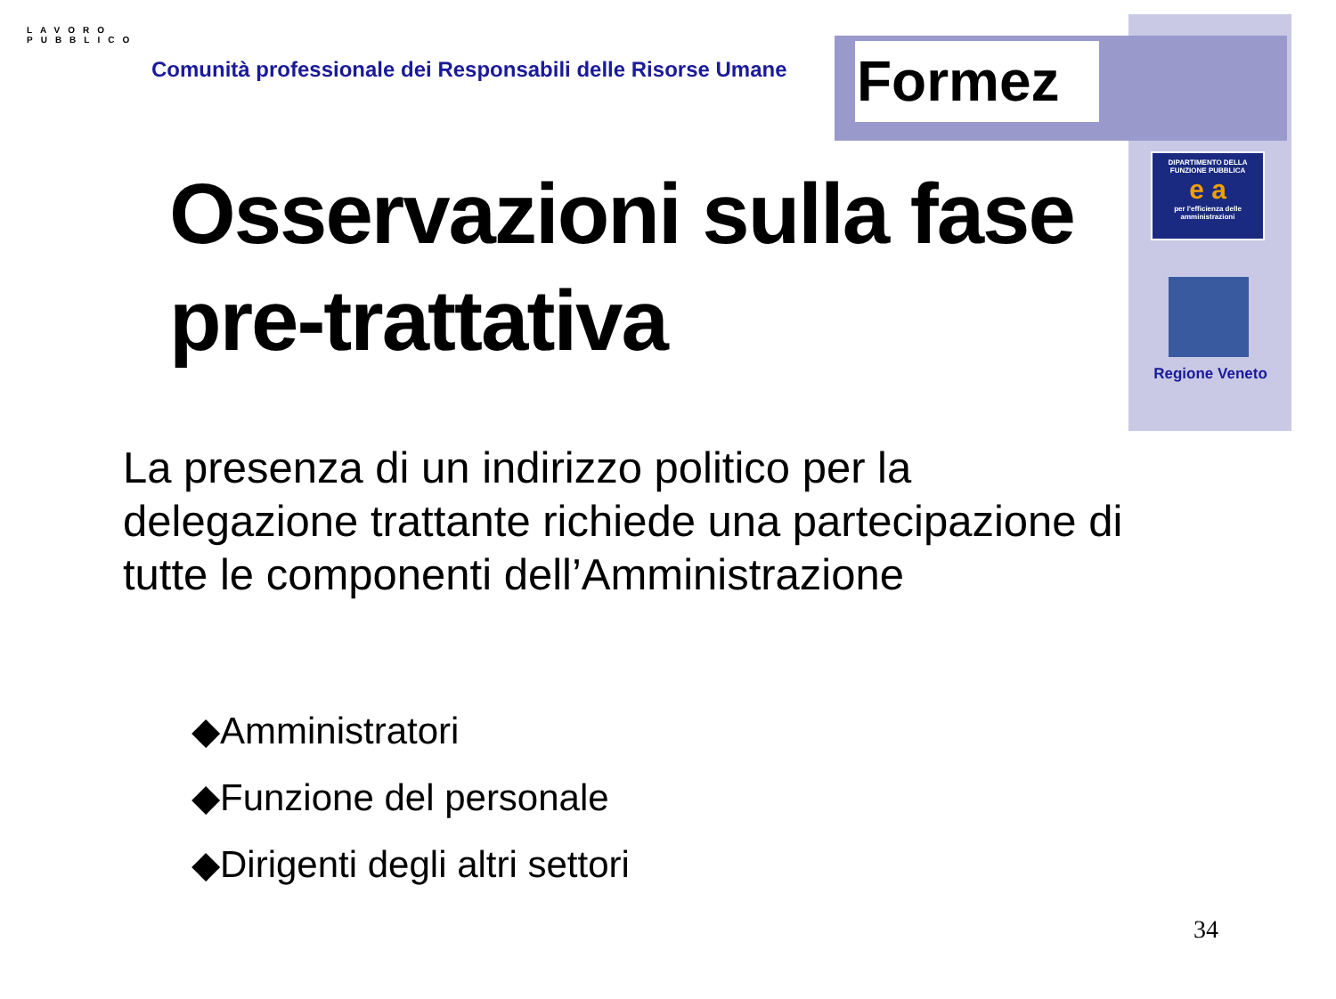Formez
LAVORO PUBBLICO
Comunità professionale dei Responsabili delle Risorse Umane
DIPARTIMENTO DELLA FUNZIONE PUBBLICA
e a
per l'efficienza delle amministrazioni
Regione Veneto
Osservazioni sulla fase
pre-trattativa
La presenza di un indirizzo politico per la delegazione trattante richiede una partecipazione di tutte le componenti dell’Amministrazione
◆Amministratori
◆Funzione del personale
◆Dirigenti degli altri settori
34